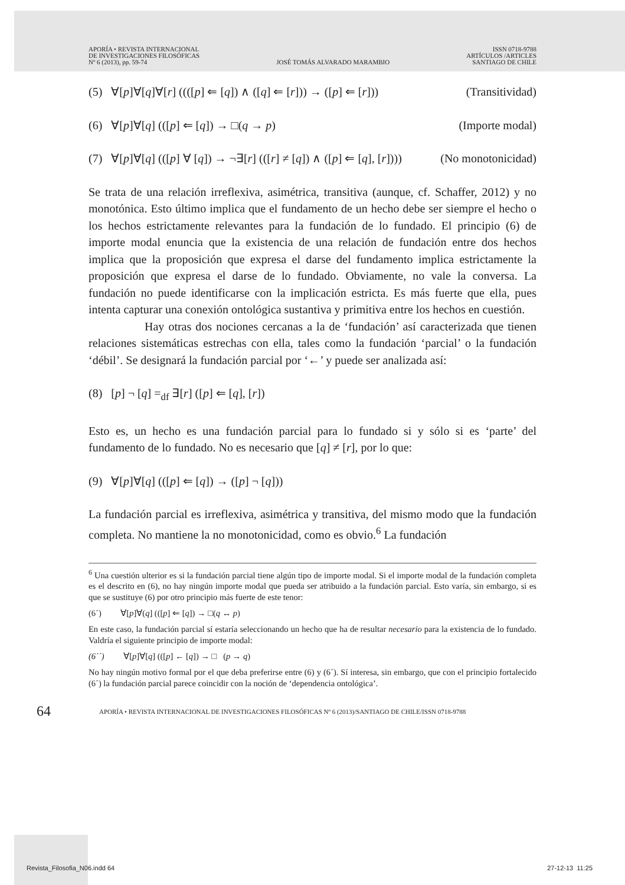APORÍA • REVISTA INTERNACIONAL
DE INVESTIGACIONES FILOSÓFICAS
Nº 6 (2013), pp. 59-74
JOSÉ TOMÁS ALVARADO MARAMBIO
ISSN 0718-9788
ARTÍCULOS /ARTICLES
SANTIAGO DE CHILE
(5) ∀[p]∀[q]∀[r] ((([p] ⇐ [q]) ∧ ([q] ⇐ [r])) → ([p] ⇐ [r])) (Transitividad)
(6) ∀[p]∀[q] (([p] ⇐ [q]) → □(q → p) (Importe modal)
(7) ∀[p]∀[q] (([p] ∀ [q]) → ¬∃[r] (([r] ≠ [q]) ∧ ([p] ⇐ [q], [r]))) (No monotonicidad)
Se trata de una relación irreflexiva, asimétrica, transitiva (aunque, cf. Schaffer, 2012) y no monotónica. Esto último implica que el fundamento de un hecho debe ser siempre el hecho o los hechos estrictamente relevantes para la fundación de lo fundado. El principio (6) de importe modal enuncia que la existencia de una relación de fundación entre dos hechos implica que la proposición que expresa el darse del fundamento implica estrictamente la proposición que expresa el darse de lo fundado. Obviamente, no vale la conversa. La fundación no puede identificarse con la implicación estricta. Es más fuerte que ella, pues intenta capturar una conexión ontológica sustantiva y primitiva entre los hechos en cuestión.
Hay otras dos nociones cercanas a la de ‘fundación’ así caracterizada que tienen relaciones sistemáticas estrechas con ella, tales como la fundación ‘parcial’ o la fundación ‘débil’. Se designará la fundación parcial por ‘←’ y puede ser analizada así:
(8) [p] ¬ [q] =<sub>df</sub> ∃[r] ([p] ⇐ [q], [r])
Esto es, un hecho es una fundación parcial para lo fundado si y sólo si es ‘parte’ del fundamento de lo fundado. No es necesario que [q] ≠ [r], por lo que:
(9) ∀[p]∀[q] (([p] ⇐ [q]) → ([p] ¬ [q]))
La fundación parcial es irreflexiva, asimétrica y transitiva, del mismo modo que la fundación completa. No mantiene la no monotonicidad, como es obvio.<sup>6</sup> La fundación
<sup>6</sup> Una cuestión ulterior es si la fundación parcial tiene algún tipo de importe modal. Si el importe modal de la fundación completa es el descrito en (6), no hay ningún importe modal que pueda ser atribuido a la fundación parcial. Esto varía, sin embargo, si es que se sustituye (6) por otro principio más fuerte de este tenor:
(6´) ∀[p]∀(q] (([p] ⇐ [q]) → □(q ↔ p)
En este caso, la fundación parcial sí estaría seleccionando un hecho que ha de resultar necesario para la existencia de lo fundado. Valdría el siguiente principio de importe modal:
(6´´) ∀[p]∀[q] (([p] ← [q]) → □ (p → q)
No hay ningún motivo formal por el que deba preferirse entre (6) y (6´). Sí interesa, sin embargo, que con el principio fortalecido (6´) la fundación parcial parece coincidir con la noción de ‘dependencia ontológica’.
64 APORÍA • REVISTA INTERNACIONAL DE INVESTIGACIONES FILOSÓFICAS Nº 6 (2013)/SANTIAGO DE CHILE/ISSN 0718-9788
Revista_Filosofia_N06.indd 64 27-12-13 11:25